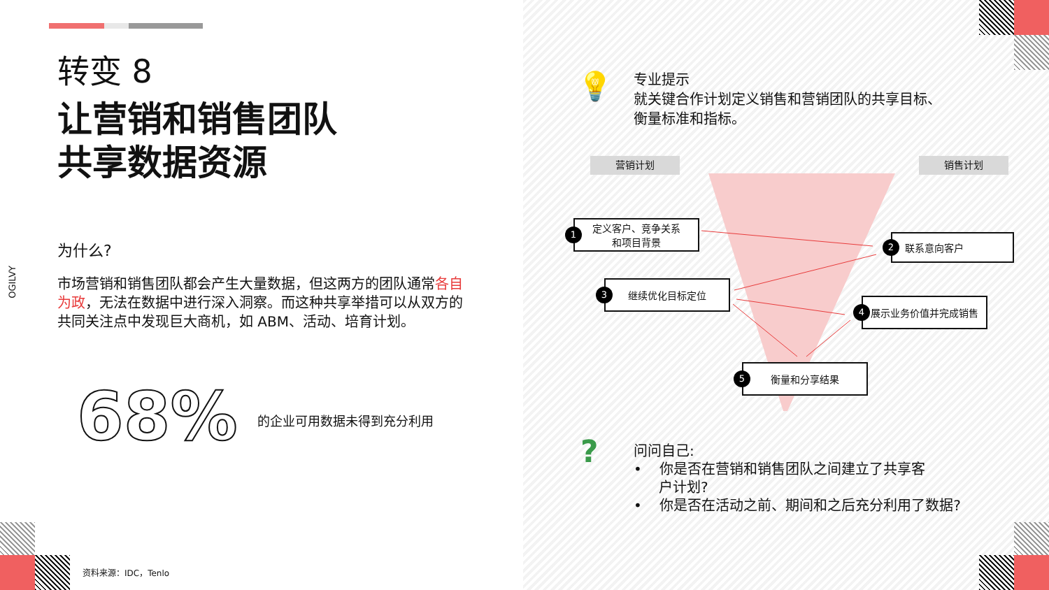OGILVY
转变 8
让营销和销售团队
共享数据资源
为什么?
市场营销和销售团队都会产生大量数据，但这两方的团队通常各自为政，无法在数据中进行深入洞察。而这种共享举措可以从双方的共同关注点中发现巨大商机，如 ABM、活动、培育计划。
68% 的企业可用数据未得到充分利用
资料来源：IDC，Tenlo
💡
专业提示
就关键合作计划定义销售和营销团队的共享目标、
衡量标准和指标。
营销计划 销售计划
1 定义客户、竞争关系
和项目背景
2 联系意向客户
3 继续优化目标定位
4 展示业务价值并完成销售
5 衡量和分享结果
?
问问自己:
• 你是否在营销和销售团队之间建立了共享客
户计划?
• 你是否在活动之前、期间和之后充分利用了数据?